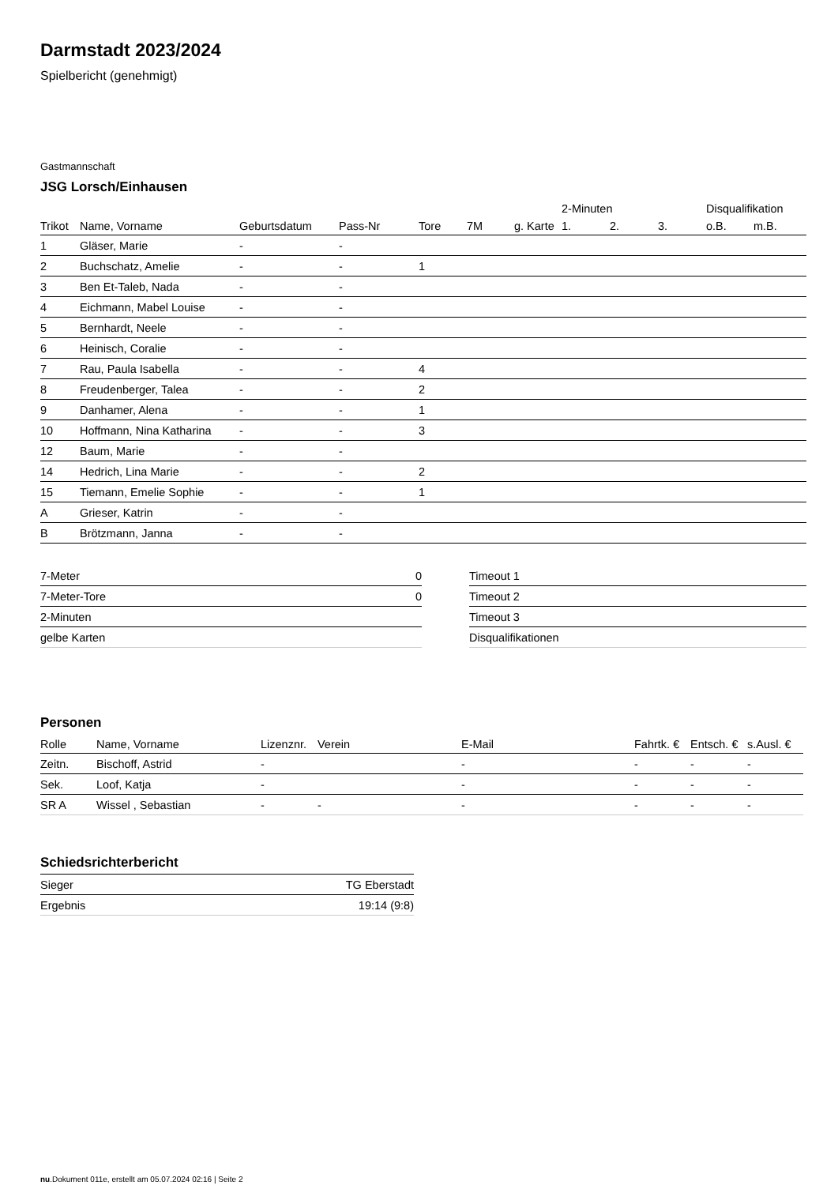Darmstadt 2023/2024
Spielbericht (genehmigt)
Gastmannschaft
JSG Lorsch/Einhausen
| | | | | | | | 2-Minuten | | | Disqualifikation | |
| --- | --- | --- | --- | --- | --- | --- | --- | --- | --- | --- | --- |
| Trikot | Name, Vorname | Geburtsdatum | Pass-Nr | Tore | 7M | g. Karte | 1. | 2. | 3. | o.B. | m.B. |
| 1 | Gläser, Marie | - | - | | | | | | | | |
| 2 | Buchschatz, Amelie | - | - | 1 | | | | | | | |
| 3 | Ben Et-Taleb, Nada | - | - | | | | | | | | |
| 4 | Eichmann, Mabel Louise | - | - | | | | | | | | |
| 5 | Bernhardt, Neele | - | - | | | | | | | | |
| 6 | Heinisch, Coralie | - | - | | | | | | | | |
| 7 | Rau, Paula Isabella | - | - | 4 | | | | | | | |
| 8 | Freudenberger, Talea | - | - | 2 | | | | | | | |
| 9 | Danhamer, Alena | - | - | 1 | | | | | | | |
| 10 | Hoffmann, Nina Katharina | - | - | 3 | | | | | | | |
| 12 | Baum, Marie | - | - | | | | | | | | |
| 14 | Hedrich, Lina Marie | - | - | 2 | | | | | | | |
| 15 | Tiemann, Emelie Sophie | - | - | 1 | | | | | | | |
| A | Grieser, Katrin | - | - | | | | | | | | |
| B | Brötzmann, Janna | - | - | | | | | | | | |
| 7-Meter | 0 |
| 7-Meter-Tore | 0 |
| 2-Minuten | |
| gelbe Karten | |
| Timeout 1 |
| Timeout 2 |
| Timeout 3 |
| Disqualifikationen |
Personen
| Rolle | Name, Vorname | Lizenznr. | Verein | E-Mail | Fahrtk. € | Entsch. € | s.Ausl. € |
| --- | --- | --- | --- | --- | --- | --- | --- |
| Zeitn. | Bischoff, Astrid | - | | - | - | - | - |
| Sek. | Loof, Katja | - | | - | - | - | - |
| SR A | Wissel , Sebastian | - | - | - | - | - | - |
Schiedsrichterbericht
| Sieger | TG Eberstadt |
| Ergebnis | 19:14 (9:8) |
nu.Dokument 011e, erstellt am 05.07.2024 02:16 | Seite 2